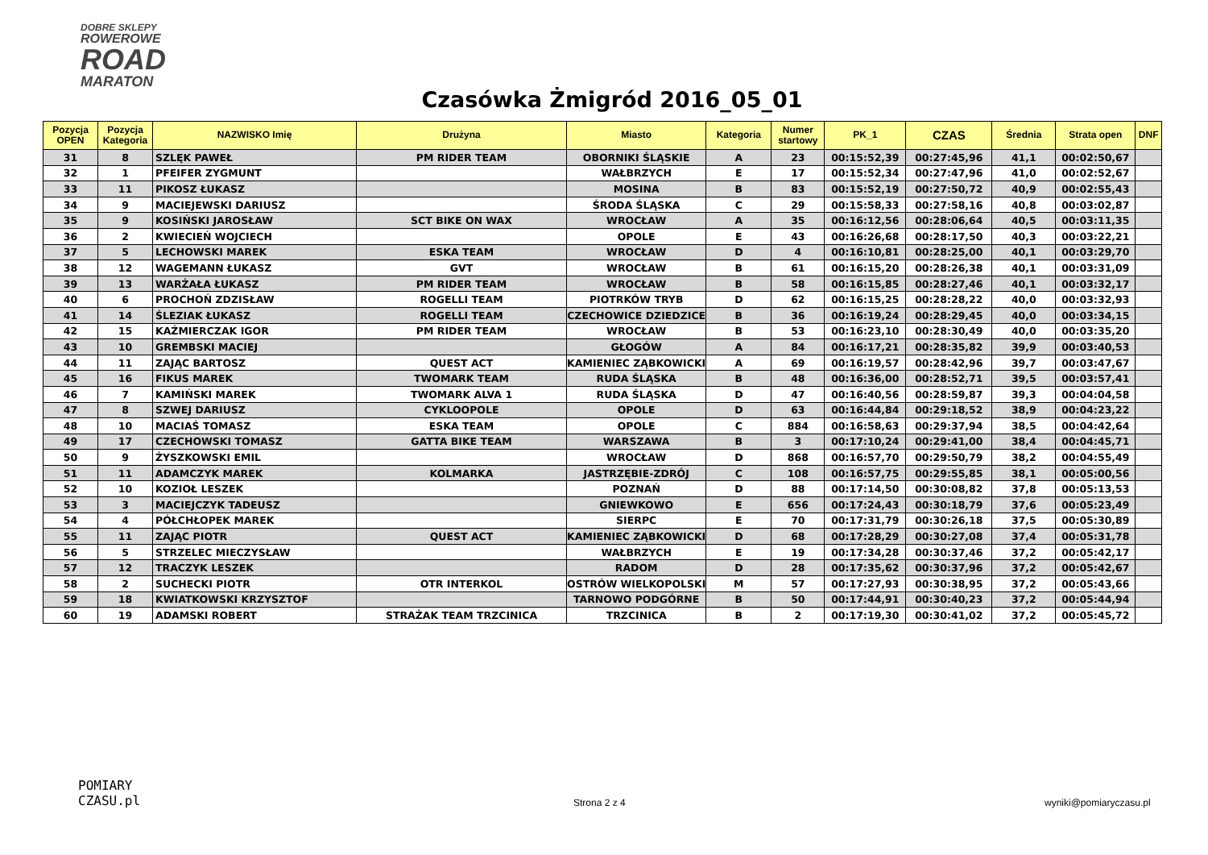DOBRE SKLEPY
ROWEROWE
ROAD
MARATON
Czasówka Żmigród 2016_05_01
| Pozycja OPEN | Pozycja Kategoria | NAZWISKO Imię | Drużyna | Miasto | Kategoria | Numer startowy | PK_1 | CZAS | Średnia | Strata open | DNF |
| --- | --- | --- | --- | --- | --- | --- | --- | --- | --- | --- | --- |
| 31 | 8 | SZLĘK PAWEŁ | PM RIDER TEAM | OBORNIKI ŚLĄSKIE | A | 23 | 00:15:52,39 | 00:27:45,96 | 41,1 | 00:02:50,67 | |
| 32 | 1 | PFEIFER ZYGMUNT | | WAŁBRZYCH | E | 17 | 00:15:52,34 | 00:27:47,96 | 41,0 | 00:02:52,67 | |
| 33 | 11 | PIKOSZ ŁUKASZ | | MOSINA | B | 83 | 00:15:52,19 | 00:27:50,72 | 40,9 | 00:02:55,43 | |
| 34 | 9 | MACIEJEWSKI DARIUSZ | | ŚRODA ŚLĄSKA | C | 29 | 00:15:58,33 | 00:27:58,16 | 40,8 | 00:03:02,87 | |
| 35 | 9 | KOSIŃSKI JAROSŁAW | SCT BIKE ON WAX | WROCŁAW | A | 35 | 00:16:12,56 | 00:28:06,64 | 40,5 | 00:03:11,35 | |
| 36 | 2 | KWIECIEŃ WOJCIECH | | OPOLE | E | 43 | 00:16:26,68 | 00:28:17,50 | 40,3 | 00:03:22,21 | |
| 37 | 5 | LECHOWSKI MAREK | ESKA TEAM | WROCŁAW | D | 4 | 00:16:10,81 | 00:28:25,00 | 40,1 | 00:03:29,70 | |
| 38 | 12 | WAGEMANN ŁUKASZ | GVT | WROCŁAW | B | 61 | 00:16:15,20 | 00:28:26,38 | 40,1 | 00:03:31,09 | |
| 39 | 13 | WARŻAŁA ŁUKASZ | PM RIDER TEAM | WROCŁAW | B | 58 | 00:16:15,85 | 00:28:27,46 | 40,1 | 00:03:32,17 | |
| 40 | 6 | PROCHOŃ ZDZISŁAW | ROGELLI TEAM | PIOTRKÓW TRYB | D | 62 | 00:16:15,25 | 00:28:28,22 | 40,0 | 00:03:32,93 | |
| 41 | 14 | ŚLEZIAK ŁUKASZ | ROGELLI TEAM | CZECHOWICE DZIEDZICE | B | 36 | 00:16:19,24 | 00:28:29,45 | 40,0 | 00:03:34,15 | |
| 42 | 15 | KAŹMIERCZAK IGOR | PM RIDER TEAM | WROCŁAW | B | 53 | 00:16:23,10 | 00:28:30,49 | 40,0 | 00:03:35,20 | |
| 43 | 10 | GREMBSKI MACIEJ | | GŁOGÓW | A | 84 | 00:16:17,21 | 00:28:35,82 | 39,9 | 00:03:40,53 | |
| 44 | 11 | ZAJĄC BARTOSZ | QUEST ACT | KAMIENIEC ZĄBKOWICKI | A | 69 | 00:16:19,57 | 00:28:42,96 | 39,7 | 00:03:47,67 | |
| 45 | 16 | FIKUS MAREK | TWOMARK TEAM | RUDA ŚLĄSKA | B | 48 | 00:16:36,00 | 00:28:52,71 | 39,5 | 00:03:57,41 | |
| 46 | 7 | KAMIŃSKI MAREK | TWOMARK ALVA 1 | RUDA ŚLĄSKA | D | 47 | 00:16:40,56 | 00:28:59,87 | 39,3 | 00:04:04,58 | |
| 47 | 8 | SZWEJ DARIUSZ | CYKLOOPOLE | OPOLE | D | 63 | 00:16:44,84 | 00:29:18,52 | 38,9 | 00:04:23,22 | |
| 48 | 10 | MACIAŚ TOMASZ | ESKA TEAM | OPOLE | C | 884 | 00:16:58,63 | 00:29:37,94 | 38,5 | 00:04:42,64 | |
| 49 | 17 | CZECHOWSKI TOMASZ | GATTA BIKE TEAM | WARSZAWA | B | 3 | 00:17:10,24 | 00:29:41,00 | 38,4 | 00:04:45,71 | |
| 50 | 9 | ŻYSZKOWSKI EMIL | | WROCŁAW | D | 868 | 00:16:57,70 | 00:29:50,79 | 38,2 | 00:04:55,49 | |
| 51 | 11 | ADAMCZYK MAREK | KOLMARKA | JASTRZĘBIE-ZDRÓJ | C | 108 | 00:16:57,75 | 00:29:55,85 | 38,1 | 00:05:00,56 | |
| 52 | 10 | KOZIOŁ LESZEK | | POZNAŃ | D | 88 | 00:17:14,50 | 00:30:08,82 | 37,8 | 00:05:13,53 | |
| 53 | 3 | MACIEJCZYK TADEUSZ | | GNIEWKOWO | E | 656 | 00:17:24,43 | 00:30:18,79 | 37,6 | 00:05:23,49 | |
| 54 | 4 | PÓŁCHŁOPEK MAREK | | SIERPC | E | 70 | 00:17:31,79 | 00:30:26,18 | 37,5 | 00:05:30,89 | |
| 55 | 11 | ZAJĄC PIOTR | QUEST ACT | KAMIENIEC ZĄBKOWICKI | D | 68 | 00:17:28,29 | 00:30:27,08 | 37,4 | 00:05:31,78 | |
| 56 | 5 | STRZELEC MIECZYSŁAW | | WAŁBRZYCH | E | 19 | 00:17:34,28 | 00:30:37,46 | 37,2 | 00:05:42,17 | |
| 57 | 12 | TRACZYK LESZEK | | RADOM | D | 28 | 00:17:35,62 | 00:30:37,96 | 37,2 | 00:05:42,67 | |
| 58 | 2 | SUCHECKI PIOTR | OTR INTERKOL | OSTRÓW WIELKOPOLSKI | M | 57 | 00:17:27,93 | 00:30:38,95 | 37,2 | 00:05:43,66 | |
| 59 | 18 | KWIATKOWSKI KRZYSZTOF | | TARNOWO PODGÓRNE | B | 50 | 00:17:44,91 | 00:30:40,23 | 37,2 | 00:05:44,94 | |
| 60 | 19 | ADAMSKI ROBERT | STRAŻAK TEAM TRZCINICA | TRZCINICA | B | 2 | 00:17:19,30 | 00:30:41,02 | 37,2 | 00:05:45,72 | |
POMIARY
CZASU.pl
Strona 2 z 4
wyniki@pomiaryczasu.pl